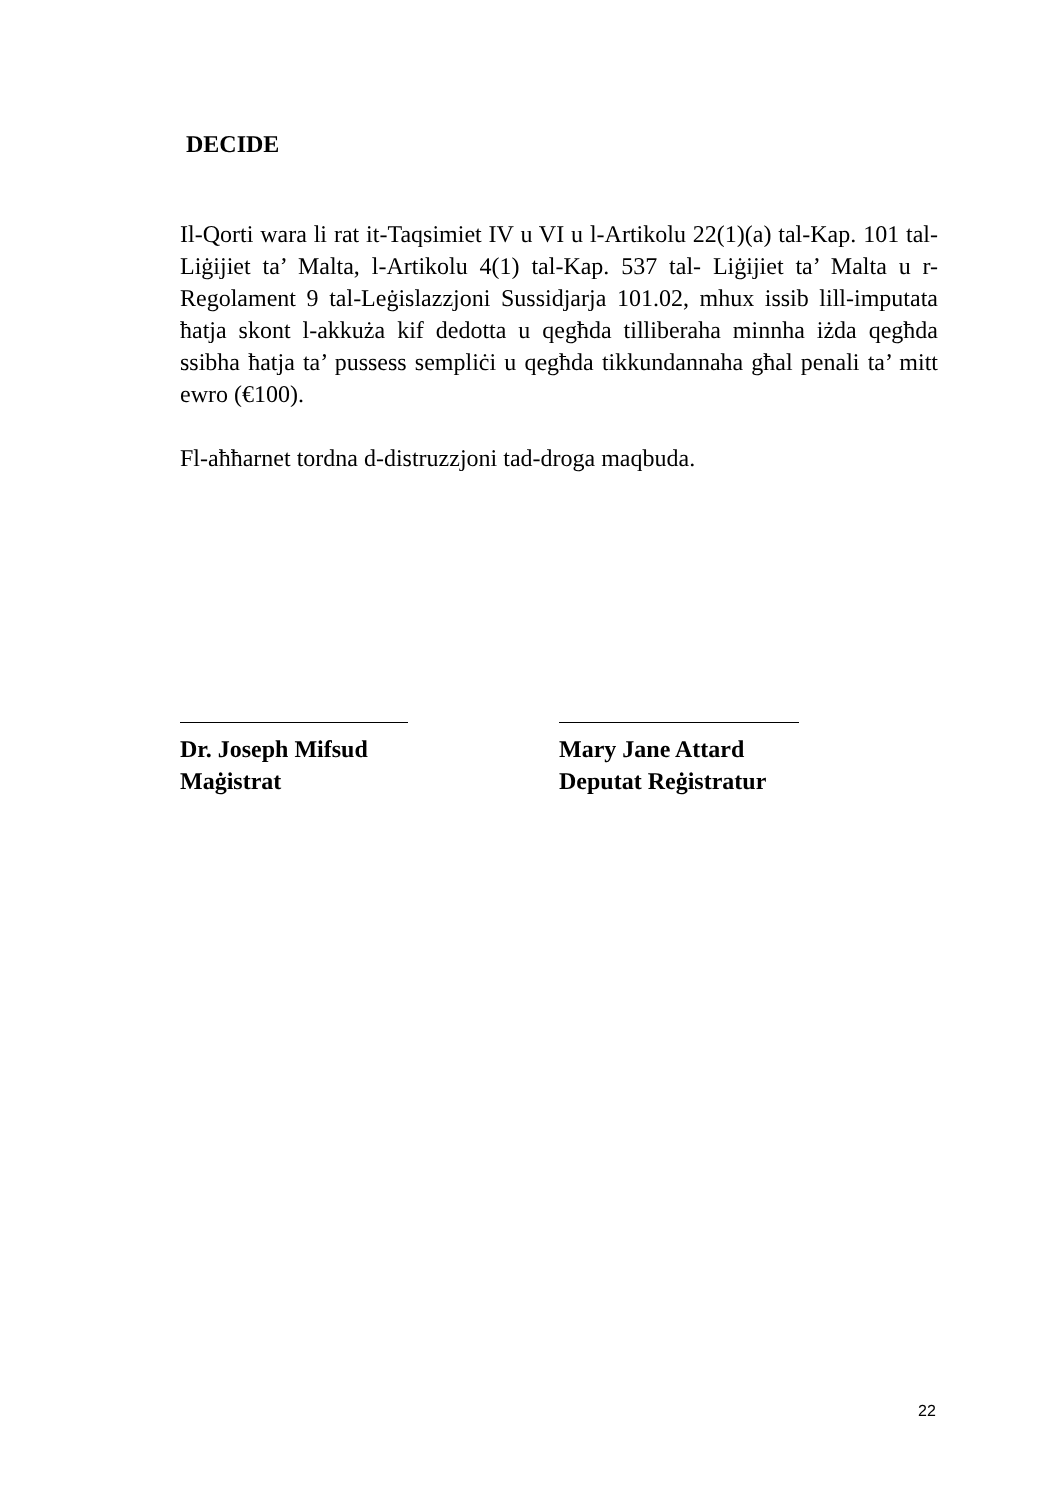DECIDE
Il-Qorti wara li rat it-Taqsimiet IV u VI u l-Artikolu 22(1)(a) tal-Kap. 101 tal-Liġijiet ta’ Malta, l-Artikolu 4(1) tal-Kap. 537 tal- Liġijiet ta’ Malta u r-Regolament 9 tal-Leġislazzjoni Sussidjarja 101.02, mhux issib lill-imputata ħatja skont l-akkuża kif dedotta u qegħda tilliberaha minnha iżda qegħda ssibha ħatja ta’ pussess sempliċi u qegħda tikkundannaha għal penali ta’ mitt ewro (€100).
Fl-aħħarnet tordna d-distruzzjoni tad-droga maqbuda.
Dr. Joseph Mifsud
Maġistrat
Mary Jane Attard
Deputat Reġistratur
22